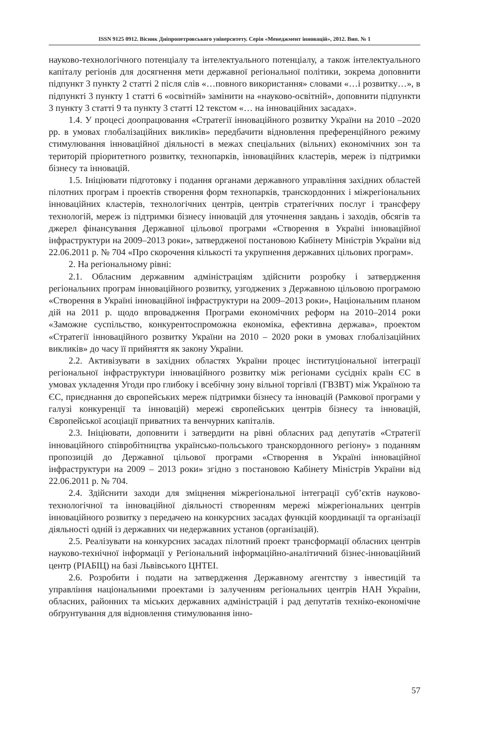ISSN 9125 0912. Вісник Дніпропетровського університету. Серія «Менеджмент інновацій», 2012. Вип. № 1
науково-технологічного потенціалу та інтелектуального потенціалу, а також інтелектуального капіталу регіонів для досягнення мети державної регіональної політики, зокрема доповнити підпункт 3 пункту 2 статті 2 після слів «…повного використання» словами «…і розвитку…», в підпункті 3 пункту 1 статті 6 «освітній» замінити на «науково-освітній», доповнити підпункти 3 пункту 3 статті 9 та пункту 3 статті 12 текстом «… на інноваційних засадах».
1.4. У процесі доопрацювання «Стратегії інноваційного розвитку України на 2010 –2020 рр. в умовах глобалізаційних викликів» передбачити відновлення преференційного режиму стимулювання інноваційної діяльності в межах спеціальних (вільних) економічних зон та територій пріоритетного розвитку, технопарків, інноваційних кластерів, мереж із підтримки бізнесу та інновацій.
1.5. Ініціювати підготовку і подання органами державного управління західних областей пілотних програм і проектів створення форм технопарків, транскордонних і міжрегіональних інноваційних кластерів, технологічних центрів, центрів стратегічних послуг і трансферу технологій, мереж із підтримки бізнесу інновацій для уточнення завдань і заходів, обсягів та джерел фінансування Державної цільової програми «Створення в Україні інноваційної інфраструктури на 2009–2013 роки», затвердженої постановою Кабінету Міністрів України від 22.06.2011 р. № 704 «Про скорочення кількості та укрупнення державних цільових програм».
2. На регіональному рівні:
2.1. Обласним державним адміністраціям здійснити розробку і затвердження регіональних програм інноваційного розвитку, узгоджених з Державною цільовою програмою «Створення в Україні інноваційної інфраструктури на 2009–2013 роки», Національним планом дій на 2011 р. щодо впровадження Програми економічних реформ на 2010–2014 роки «Заможне суспільство, конкурентоспроможна економіка, ефективна держава», проектом «Стратегії інноваційного розвитку України на 2010 – 2020 роки в умовах глобалізаційних викликів» до часу її прийняття як закону України.
2.2. Активізувати в західних областях України процес інституціональної інтеграції регіональної інфраструктури інноваційного розвитку між регіонами сусідніх країн ЄС в умовах укладення Угоди про глибоку і всебічну зону вільної торгівлі (ГВЗВТ) між Україною та ЄС, приєднання до європейських мереж підтримки бізнесу та інновацій (Рамкової програми у галузі конкуренції та інновацій) мережі європейських центрів бізнесу та інновацій, Європейської асоціації приватних та венчурних капіталів.
2.3. Ініціювати, доповнити і затвердити на рівні обласних рад депутатів «Стратегії інноваційного співробітництва українсько-польського транскордонного регіону» з поданням пропозицій до Державної цільової програми «Створення в Україні інноваційної інфраструктури на 2009 – 2013 роки» згідно з постановою Кабінету Міністрів України від 22.06.2011 р. № 704.
2.4. Здійснити заходи для зміцнення міжрегіональної інтеграції суб’єктів науково-технологічної та інноваційної діяльності створенням мережі міжрегіональних центрів інноваційного розвитку з передачею на конкурсних засадах функцій координації та організації діяльності одній із державних чи недержавних установ (організацій).
2.5. Реалізувати на конкурсних засадах пілотний проект трансформації обласних центрів науково-технічної інформації у Регіональний інформаційно-аналітичний бізнес-інноваційний центр (РІАБІЦ) на базі Львівського ЦНТЕІ.
2.6. Розробити і подати на затвердження Державному агентству з інвестицій та управління національними проектами із залученням регіональних центрів НАН України, обласних, районних та міських державних адміністрацій і рад депутатів техніко-економічне обґрунтування для відновлення стимулювання інно-
57